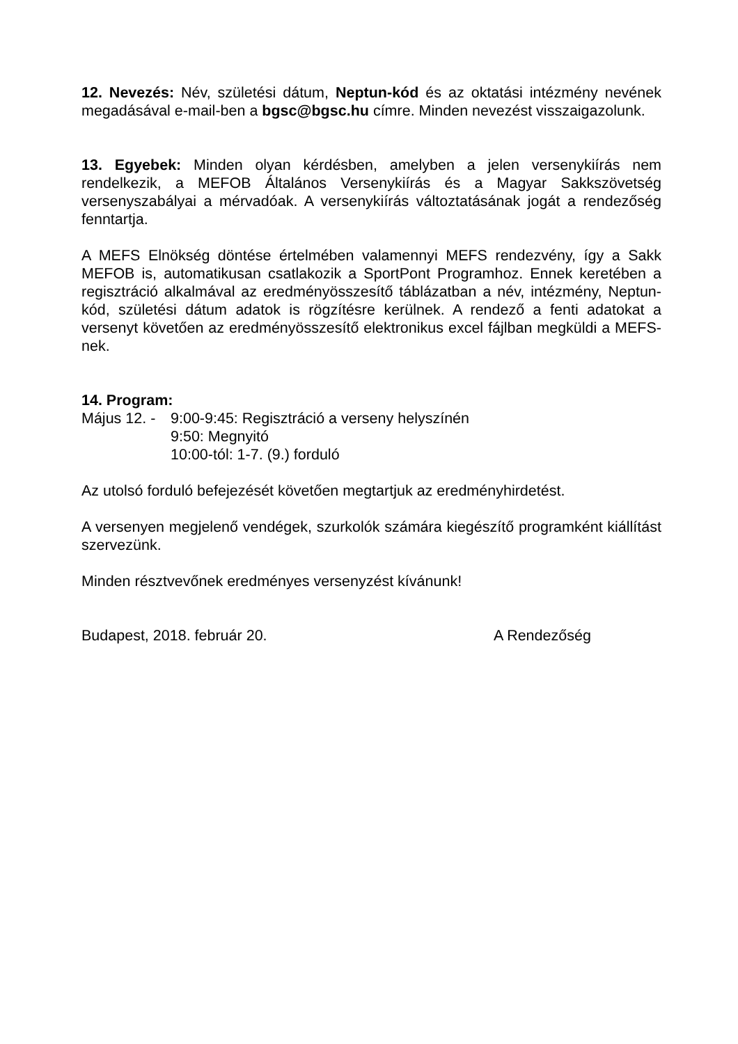12. Nevezés: Név, születési dátum, Neptun-kód és az oktatási intézmény nevének megadásával e-mail-ben a bgsc@bgsc.hu címre. Minden nevezést visszaigazolunk.
13. Egyebek: Minden olyan kérdésben, amelyben a jelen versenykiírás nem rendelkezik, a MEFOB Általános Versenykiírás és a Magyar Sakkszövetség versenyszabályai a mérvadóak. A versenykiírás változtatásának jogát a rendezőség fenntartja.
A MEFS Elnökség döntése értelmében valamennyi MEFS rendezvény, így a Sakk MEFOB is, automatikusan csatlakozik a SportPont Programhoz. Ennek keretében a regisztráció alkalmával az eredményösszesítő táblázatban a név, intézmény, Neptun-kód, születési dátum adatok is rögzítésre kerülnek. A rendező a fenti adatokat a versenyt követően az eredményösszesítő elektronikus excel fájlban megküldi a MEFS-nek.
14. Program:
Május 12. -
9:00-9:45: Regisztráció a verseny helyszínén
9:50: Megnyitó
10:00-tól: 1-7. (9.) forduló
Az utolsó forduló befejezését követően megtartjuk az eredményhirdetést.
A versenyen megjelenő vendégek, szurkolók számára kiegészítő programként kiállítást szervezünk.
Minden résztvevőnek eredményes versenyzést kívánunk!
Budapest, 2018. február 20. A Rendezőség